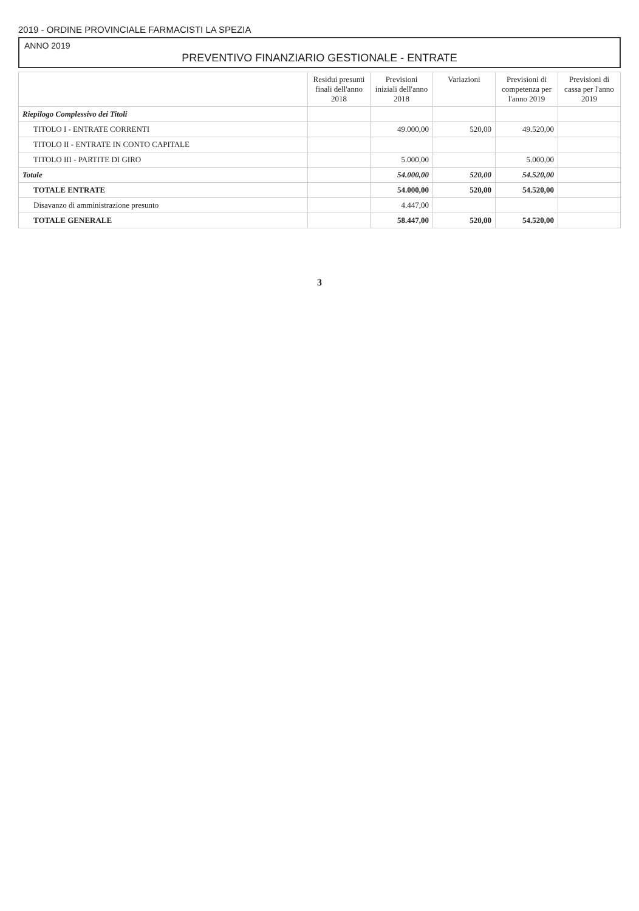2019 - ORDINE PROVINCIALE FARMACISTI LA SPEZIA
ANNO 2019
PREVENTIVO FINANZIARIO GESTIONALE - ENTRATE
| | Residui presunti finali dell'anno 2018 | Previsioni iniziali dell'anno 2018 | Variazioni | Previsioni di competenza per l'anno 2019 | Previsioni di cassa per l'anno 2019 |
| --- | --- | --- | --- | --- | --- |
| Riepilogo Complessivo dei Titoli | | | | | |
| TITOLO I - ENTRATE CORRENTI | | 49.000,00 | 520,00 | 49.520,00 | |
| TITOLO II - ENTRATE IN CONTO CAPITALE | | | | | |
| TITOLO III - PARTITE DI GIRO | | 5.000,00 | | 5.000,00 | |
| Totale | | 54.000,00 | 520,00 | 54.520,00 | |
| TOTALE ENTRATE | | 54.000,00 | 520,00 | 54.520,00 | |
| Disavanzo di amministrazione presunto | | 4.447,00 | | | |
| TOTALE GENERALE | | 58.447,00 | 520,00 | 54.520,00 | |
3